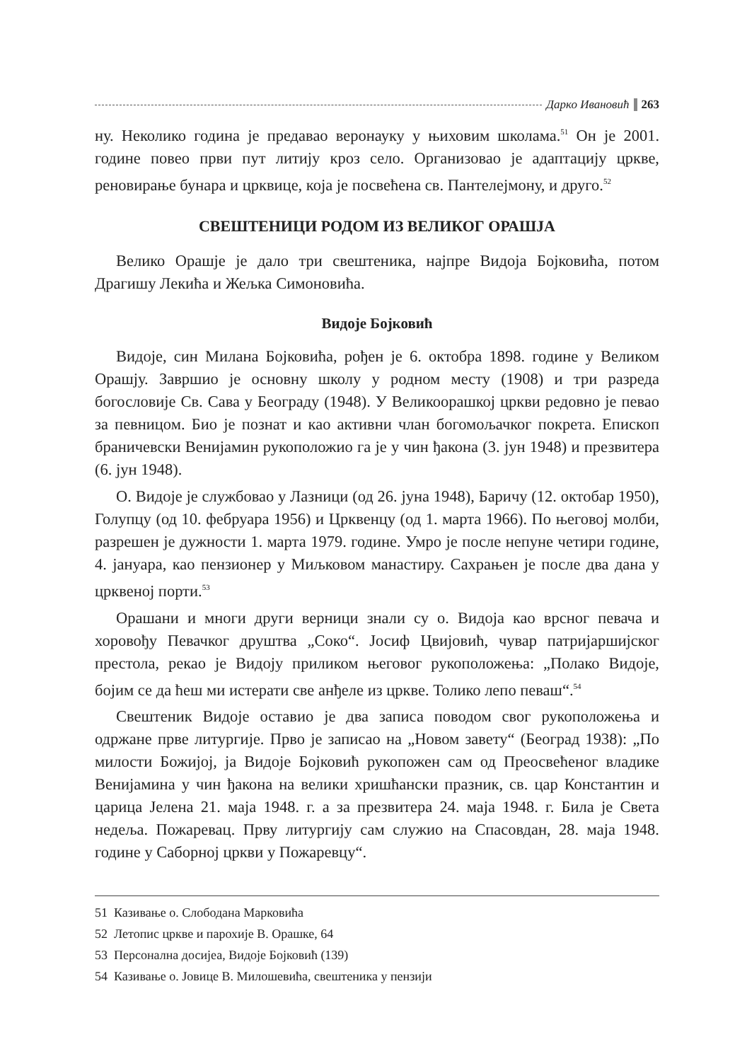Дарко Ивановић 263
ну. Неколико година је предавао веронауку у њиховим школама.<sup>51</sup> Он је 2001. године повео први пут литију кроз село. Организовао је адаптацију цркве, реновирање бунара и црквице, која је посвећена св. Пантелејмону, и друго.<sup>52</sup>
СВЕШТЕНИЦИ РОДОМ ИЗ ВЕЛИКОГ ОРАШЈА
Велико Орашје је дало три свештеника, најпре Видоја Бојковића, потом Драгишу Лекића и Жељка Симоновића.
Видоје Бојковић
Видоје, син Милана Бојковића, рођен је 6. октобра 1898. године у Великом Орашју. Завршио је основну школу у родном месту (1908) и три разреда богословије Св. Сава у Београду (1948). У Великоорашкој цркви редовно је певао за певницом. Био је познат и као активни члан богомољачког покрета. Епископ браничевски Венијамин рукоположио га је у чин ђакона (3. јун 1948) и презвитера (6. јун 1948).
О. Видоје је службовао у Лазници (од 26. јуна 1948), Баричу (12. октобар 1950), Голупцу (од 10. фебруара 1956) и Црквенцу (од 1. марта 1966). По његовој молби, разрешен је дужности 1. марта 1979. године. Умро је после непуне четири године, 4. јануара, као пензионер у Миљковом манастиру. Сахрањен је после два дана у црквеној порти.<sup>53</sup>
Орашани и многи други верници знали су о. Видоја као врсног певача и хоровођу Певачког друштва „Соко“. Јосиф Цвијовић, чувар патријаршијског престола, рекао је Видоју приликом његовог рукоположења: „Полако Видоје, бојим се да ћеш ми истерати све анђеле из цркве. Толико лепо певаш“.<sup>54</sup>
Свештеник Видоје оставио је два записа поводом свог рукоположења и одржане прве литургије. Прво је записао на „Новом завету“ (Београд 1938): „По милости Божијој, ја Видоје Бојковић рукопожен сам од Преосвећеног владике Венијамина у чин ђакона на велики хришћански празник, св. цар Константин и царица Јелена 21. маја 1948. г. а за презвитера 24. маја 1948. г. Била је Света недеља. Пожаревац. Прву литургију сам служио на Спасовдан, 28. маја 1948. године у Саборној цркви у Пожаревцу“.
51 Казивање о. Слободана Марковића
52 Летопис цркве и парохије В. Орашке, 64
53 Персонална досијеа, Видоје Бојковић (139)
54 Казивање о. Јовице В. Милошевића, свештеника у пензији